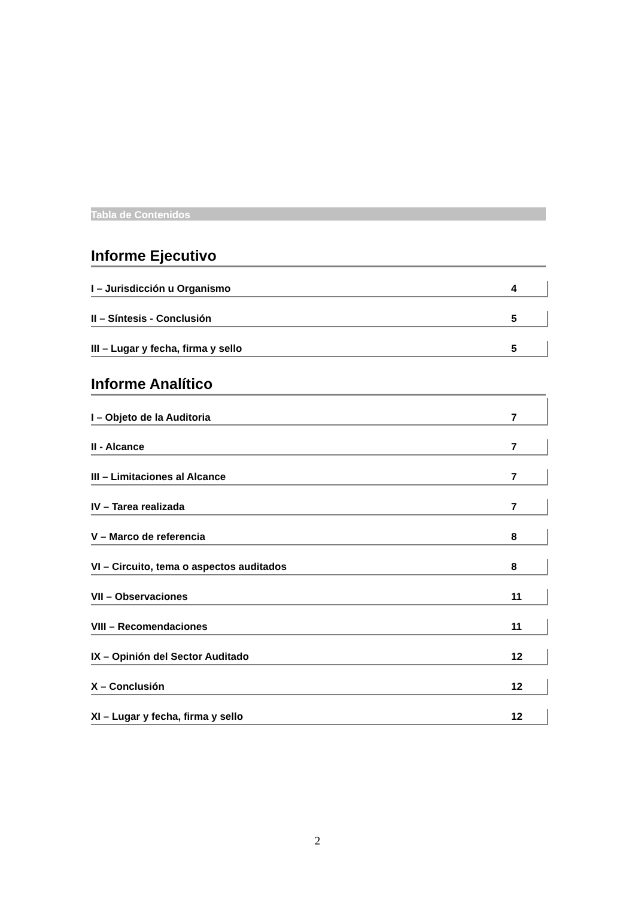Tabla de Contenidos
Informe Ejecutivo
I – Jurisdicción u Organismo 4
II – Síntesis - Conclusión 5
III – Lugar y fecha, firma y sello 5
Informe Analítico
I – Objeto de la Auditoria 7
II - Alcance 7
III – Limitaciones al Alcance 7
IV – Tarea realizada 7
V – Marco de referencia 8
VI – Circuito, tema o aspectos auditados 8
VII – Observaciones 11
VIII – Recomendaciones 11
IX – Opinión del Sector Auditado 12
X – Conclusión 12
XI – Lugar y fecha, firma y sello 12
2